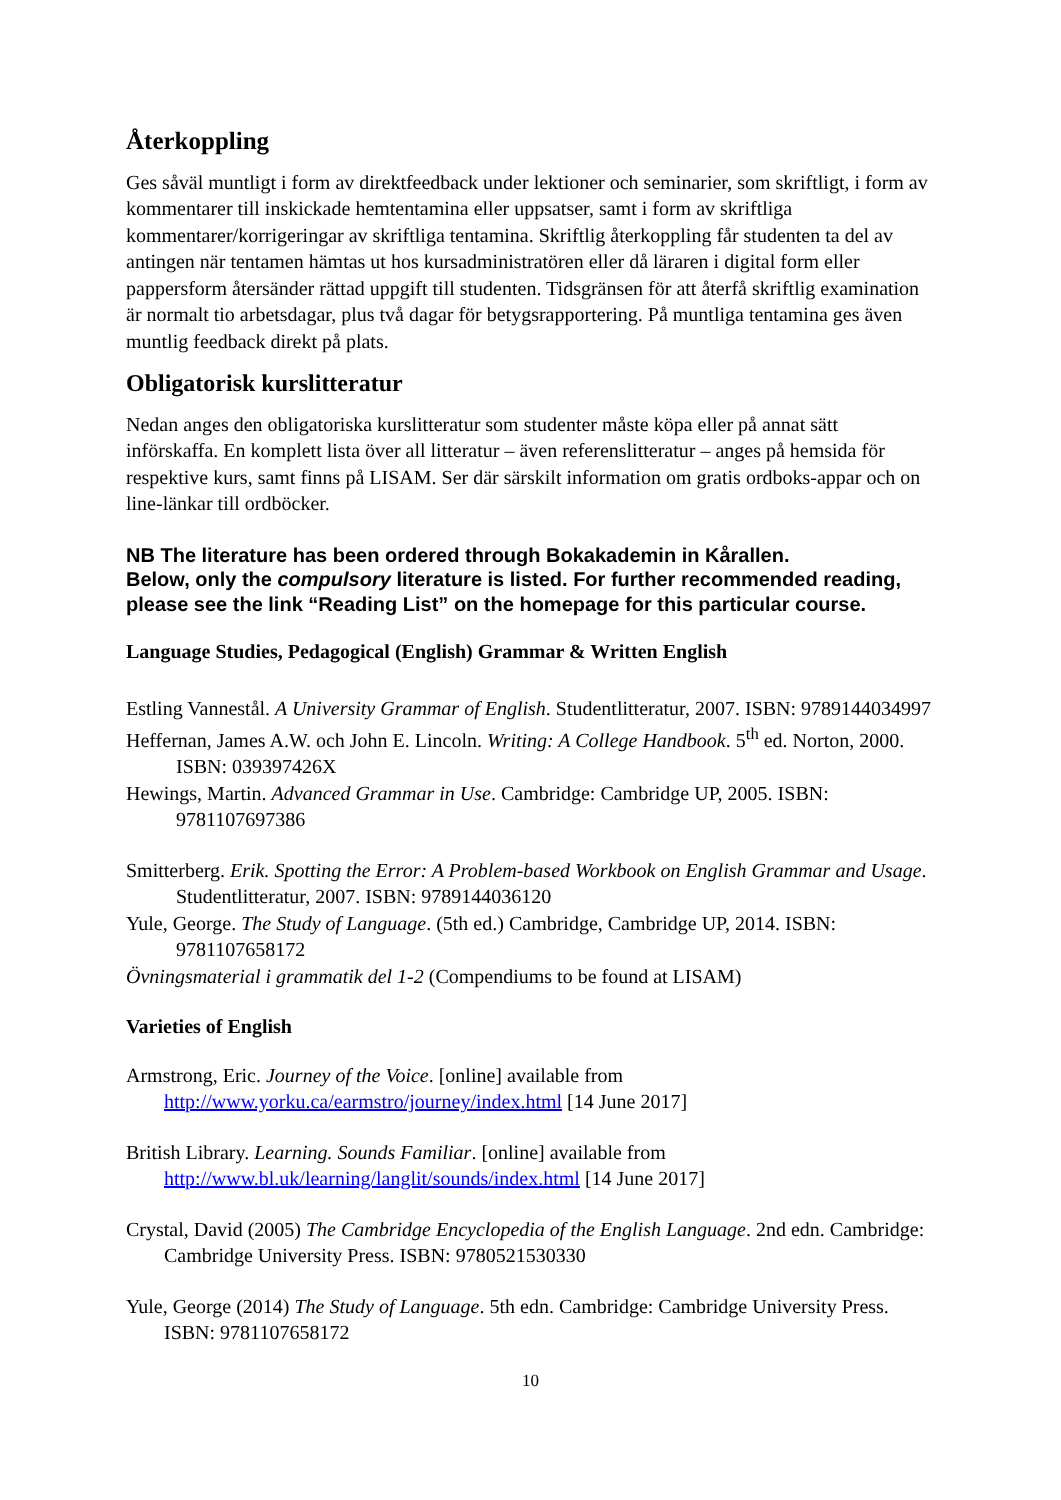Återkoppling
Ges såväl muntligt i form av direktfeedback under lektioner och seminarier, som skriftligt, i form av kommentarer till inskickade hemtentamina eller uppsatser, samt i form av skriftliga kommentarer/korrigeringar av skriftliga tentamina. Skriftlig återkoppling får studenten ta del av antingen när tentamen hämtas ut hos kursadministratören eller då läraren i digital form eller pappersform återsänder rättad uppgift till studenten. Tidsgränsen för att återfå skriftlig examination är normalt tio arbetsdagar, plus två dagar för betygsrapportering. På muntliga tentamina ges även muntlig feedback direkt på plats.
Obligatorisk kurslitteratur
Nedan anges den obligatoriska kurslitteratur som studenter måste köpa eller på annat sätt införskaffa. En komplett lista över all litteratur – även referenslitteratur – anges på hemsida för respektive kurs, samt finns på LISAM. Ser där särskilt information om gratis ordboks-appar och on line-länkar till ordböcker.
NB The literature has been ordered through Bokakademin in Kårallen.
Below, only the compulsory literature is listed. For further recommended reading, please see the link “Reading List” on the homepage for this particular course.
Language Studies, Pedagogical (English) Grammar & Written English
Estling Vannestål. A University Grammar of English. Studentlitteratur, 2007. ISBN: 9789144034997
Heffernan, James A.W. och John E. Lincoln. Writing: A College Handbook. 5<sup>th</sup> ed. Norton, 2000. ISBN: 039397426X
Hewings, Martin. Advanced Grammar in Use. Cambridge: Cambridge UP, 2005. ISBN: 9781107697386
Smitterberg. Erik. Spotting the Error: A Problem-based Workbook on English Grammar and Usage. Studentlitteratur, 2007. ISBN: 9789144036120
Yule, George. The Study of Language. (5th ed.) Cambridge, Cambridge UP, 2014. ISBN: 9781107658172
Övningsmaterial i grammatik del 1-2 (Compendiums to be found at LISAM)
Varieties of English
Armstrong, Eric. Journey of the Voice. [online] available from http://www.yorku.ca/earmstro/journey/index.html [14 June 2017]
British Library. Learning. Sounds Familiar. [online] available from http://www.bl.uk/learning/langlit/sounds/index.html [14 June 2017]
Crystal, David (2005) The Cambridge Encyclopedia of the English Language. 2nd edn. Cambridge: Cambridge University Press. ISBN: 9780521530330
Yule, George (2014) The Study of Language. 5th edn. Cambridge: Cambridge University Press. ISBN: 9781107658172
10